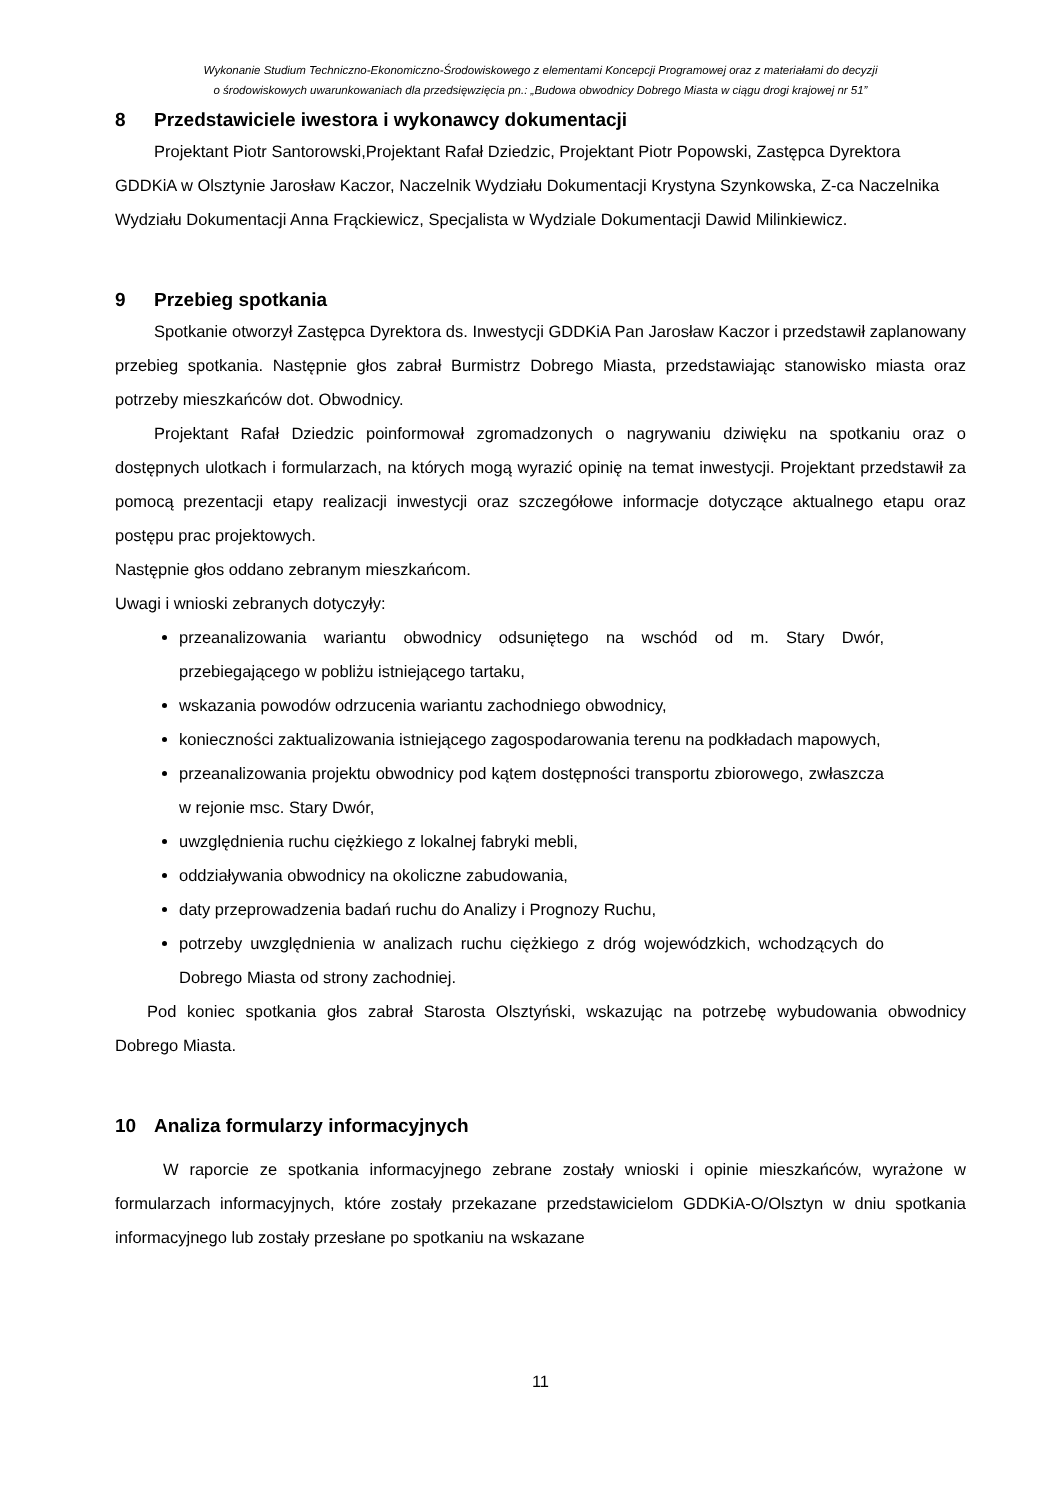Wykonanie Studium Techniczno-Ekonomiczno-Środowiskowego z elementami Koncepcji Programowej oraz z materiałami do decyzji
o środowiskowych uwarunkowaniach dla przedsięwzięcia pn.: „Budowa obwodnicy Dobrego Miasta w ciągu drogi krajowej nr 51”
8 Przedstawiciele iwestora i wykonawcy dokumentacji
Projektant Piotr Santorowski,Projektant Rafał Dziedzic, Projektant Piotr Popowski, Zastępca Dyrektora GDDKiA w Olsztynie Jarosław Kaczor, Naczelnik Wydziału Dokumentacji Krystyna Szynkowska, Z-ca Naczelnika Wydziału Dokumentacji Anna Frąckiewicz, Specjalista w Wydziale Dokumentacji Dawid Milinkiewicz.
9 Przebieg spotkania
Spotkanie otworzył Zastępca Dyrektora ds. Inwestycji GDDKiA Pan Jarosław Kaczor i przedstawił zaplanowany przebieg spotkania. Następnie głos zabrał Burmistrz Dobrego Miasta, przedstawiając stanowisko miasta oraz potrzeby mieszkańców dot. Obwodnicy.
Projektant Rafał Dziedzic poinformował zgromadzonych o nagrywaniu dziwięku na spotkaniu oraz o dostępnych ulotkach i formularzach, na których mogą wyrazić opinię na temat inwestycji. Projektant przedstawił za pomocą prezentacji etapy realizacji inwestycji oraz szczegółowe informacje dotyczące aktualnego etapu oraz postępu prac projektowych.
Następnie głos oddano zebranym mieszkańcom.
Uwagi i wnioski zebranych dotyczyły:
przeanalizowania wariantu obwodnicy odsuniętego na wschód od m. Stary Dwór, przebiegającego w pobliżu istniejącego tartaku,
wskazania powodów odrzucenia wariantu zachodniego obwodnicy,
konieczności zaktualizowania istniejącego zagospodarowania terenu na podkładach mapowych,
przeanalizowania projektu obwodnicy pod kątem dostępności transportu zbiorowego, zwłaszcza w rejonie msc. Stary Dwór,
uwzględnienia ruchu ciężkiego z lokalnej fabryki mebli,
oddziaływania obwodnicy na okoliczne zabudowania,
daty przeprowadzenia badań ruchu do Analizy i Prognozy Ruchu,
potrzeby uwzględnienia w analizach ruchu ciężkiego z dróg wojewódzkich, wchodzących do Dobrego Miasta od strony zachodniej.
Pod koniec spotkania głos zabrał Starosta Olsztyński, wskazując na potrzebę wybudowania obwodnicy Dobrego Miasta.
10 Analiza formularzy informacyjnych
W raporcie ze spotkania informacyjnego zebrane zostały wnioski i opinie mieszkańców, wyrażone w formularzach informacyjnych, które zostały przekazane przedstawicielom GDDKiA-O/Olsztyn w dniu spotkania informacyjnego lub zostały przesłane po spotkaniu na wskazane
11